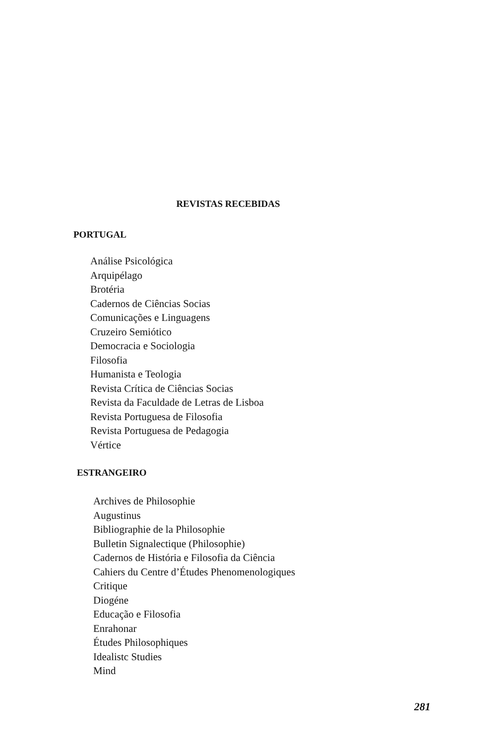REVISTAS RECEBIDAS
PORTUGAL
Análise Psicológica
Arquipélago
Brotéria
Cadernos de Ciências Socias
Comunicações e Linguagens
Cruzeiro Semiótico
Democracia e Sociologia
Filosofia
Humanista e Teologia
Revista Crítica de Ciências Socias
Revista da Faculdade de Letras de Lisboa
Revista Portuguesa de Filosofia
Revista Portuguesa de Pedagogia
Vértice
ESTRANGEIRO
Archives de Philosophie
Augustinus
Bibliographie de la Philosophie
Bulletin Signalectique (Philosophie)
Cadernos de História e Filosofia da Ciência
Cahiers du Centre d’Études Phenomenologiques
Critique
Diogéne
Educação e Filosofia
Enrahonar
Études Philosophiques
Idealistc Studies
Mind
281